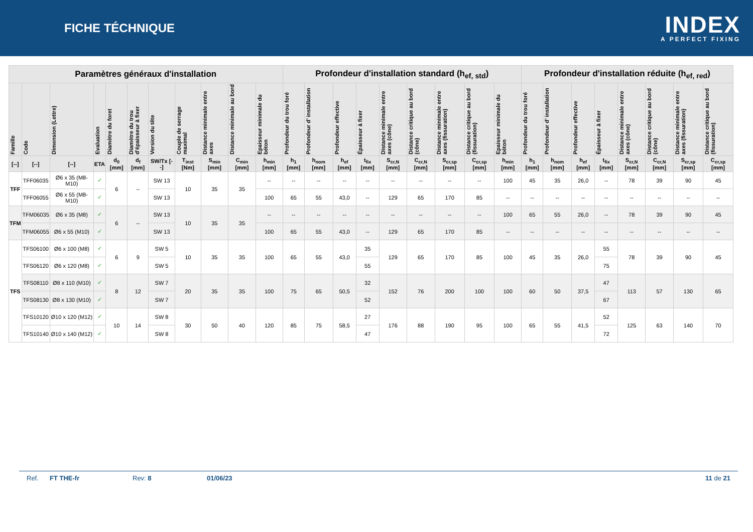FICHE TÉCHNIQUE
INDEX
A PERFECT FIXING
| Paramètres généraux d'installation | | | | | | | | | | | Profondeur d'installation standard (h<sub>ef, std</sub>) | | | | | | | | | Profondeur d'installation réduite (h<sub>ef, red</sub>) | | | | | | | |
| --- | --- | --- | --- | --- | --- | --- | --- | --- | --- | --- | --- | --- | --- | --- | --- | --- | --- | --- | --- | --- | --- | --- | --- | --- | --- | --- | --- |
| Famille | Code | Dimension (Lettre) | Evaluation | Diamètre du foret | Diamètre du trou d'épaisseur à fixer | Version du tête | Couple de serrage maximal | Distance minimale entre axes | Distance minimale au bord | Epaisseur minimale du béton | Profondeur du trou foré | Profondeur d’ installation | Profondeur effective | Épaisseur à fixer | Distance minimale entre axes (cône) | Distance critique au bord (cône) | Distance minimale entre axes (fissuration) | Distance critique au bord (fissuration) | Epaisseur minimale du béton | Profondeur du trou foré | Profondeur d’ installation | Profondeur effective | Épaisseur à fixer | Distance minimale entre axes (cône) | Distance critique au bord (cône) | Distance minimale entre axes (fissuration) | Distance critique au bord (fissuration) |
| [--] | [--] | [--] | ETA | d<sub>0</sub> [mm] | d<sub>f</sub> [mm] | SW/Tx [--] | T<sub>inst</sub> [Nm] | S<sub>min</sub> [mm] | C<sub>min</sub> [mm] | h<sub>min</sub> [mm] | h<sub>1</sub> [mm] | h<sub>nom</sub> [mm] | h<sub>ef</sub> [mm] | t<sub>fix</sub> [mm] | S<sub>cr,N</sub> [mm] | C<sub>cr,N</sub> [mm] | S<sub>cr,sp</sub> [mm] | C<sub>cr,sp</sub> [mm] | h<sub>min</sub> [mm] | h<sub>1</sub> [mm] | h<sub>nom</sub> [mm] | h<sub>ef</sub> [mm] | t<sub>fix</sub> [mm] | S<sub>cr,N</sub> [mm] | C<sub>cr,N</sub> [mm] | S<sub>cr,sp</sub> [mm] | C<sub>cr,sp</sub> [mm] |
| TFF | TFF06035 | Ø6 x 35 (M8-M10) | ✓ | 6 | -- | SW 13 | 10 | 35 | 35 | -- | -- | -- | -- | -- | -- | -- | -- | -- | 100 | 45 | 35 | 26,0 | -- | 78 | 39 | 90 | 45 |
| | TFF06055 | Ø6 x 55 (M8-M10) | ✓ | | | SW 13 | | | | 100 | 65 | 55 | 43,0 | -- | 129 | 65 | 170 | 85 | -- | -- | -- | -- | -- | -- | -- | -- | -- |
| TFM | TFM06035 | Ø6 x 35 (M8) | ✓ | 6 | -- | SW 13 | 10 | 35 | 35 | -- | -- | -- | -- | -- | -- | -- | -- | -- | 100 | 65 | 55 | 26,0 | -- | 78 | 39 | 90 | 45 |
| | TFM06055 | Ø6 x 55 (M10) | ✓ | | | SW 13 | | | | 100 | 65 | 55 | 43,0 | -- | 129 | 65 | 170 | 85 | -- | -- | -- | -- | -- | -- | -- | -- | -- |
| TFS | TFS06100 | Ø6 x 100 (M8) | ✓ | 6 | 9 | SW 5 | 10 | 35 | 35 | 100 | 65 | 55 | 43,0 | 35 | 129 | 65 | 170 | 85 | 100 | 45 | 35 | 26,0 | 55 | 78 | 39 | 90 | 45 |
| | TFS06120 | Ø6 x 120 (M8) | ✓ | | | SW 5 | | | | | | | | 55 | | | | | | | | | 75 | | | | |
| | TFS08110 | Ø8 x 110 (M10) | ✓ | 8 | 12 | SW 7 | 20 | 35 | 35 | 100 | 75 | 65 | 50,5 | 32 | 152 | 76 | 200 | 100 | 100 | 60 | 50 | 37,5 | 47 | 113 | 57 | 130 | 65 |
| | TFS08130 | Ø8 x 130 (M10) | ✓ | | | SW 7 | | | | | | | | 52 | | | | | | | | | 67 | | | | |
| | TFS10120 | Ø10 x 120 (M12) | ✓ | 10 | 14 | SW 8 | 30 | 50 | 40 | 120 | 85 | 75 | 58,5 | 27 | 176 | 88 | 190 | 95 | 100 | 65 | 55 | 41,5 | 52 | 125 | 63 | 140 | 70 |
| | TFS10140 | Ø10 x 140 (M12) | ✓ | | | SW 8 | | | | | | | | 47 | | | | | | | | | 72 | | | | |
Ref. FT THE-fr Rev: 8 01/06/23 11 de 21